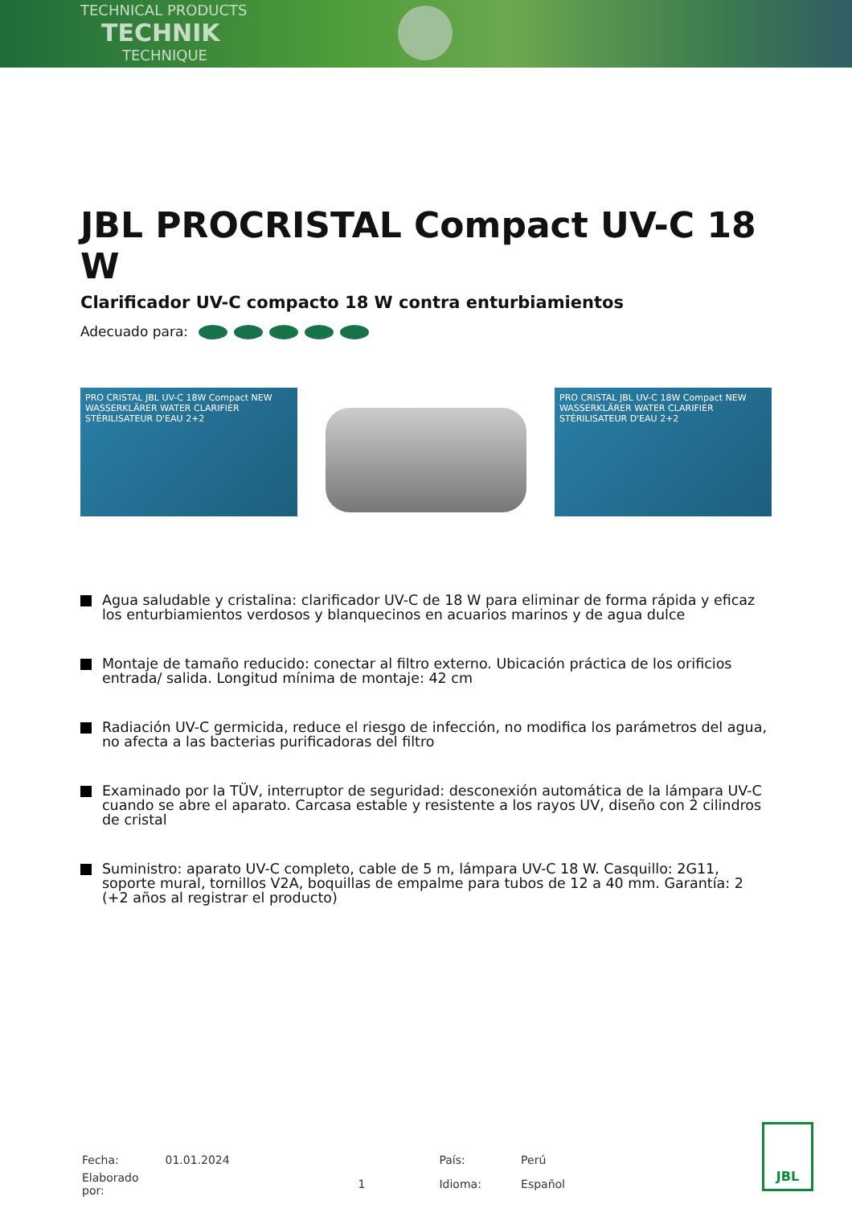TECHNICAL PRODUCTS
TECHNIK
TECHNIQUE
JBL PROCRISTAL Compact UV-C 18 W
Clarificador UV-C compacto 18 W contra enturbiamientos
Adecuado para:
PRO CRISTAL JBL UV-C 18W Compact NEW WASSERKLÄRER WATER CLARIFIER STÉRILISATEUR D'EAU 2+2
PRO CRISTAL JBL UV-C 18W Compact NEW WASSERKLÄRER WATER CLARIFIER STÉRILISATEUR D'EAU 2+2
Agua saludable y cristalina: clarificador UV-C de 18 W para eliminar de forma rápida y eficaz los enturbiamientos verdosos y blanquecinos en acuarios marinos y de agua dulce
Montaje de tamaño reducido: conectar al filtro externo. Ubicación práctica de los orificios entrada/ salida. Longitud mínima de montaje: 42 cm
Radiación UV-C germicida, reduce el riesgo de infección, no modifica los parámetros del agua, no afecta a las bacterias purificadoras del filtro
Examinado por la TÜV, interruptor de seguridad: desconexión automática de la lámpara UV-C cuando se abre el aparato. Carcasa estable y resistente a los rayos UV, diseño con 2 cilindros de cristal
Suministro: aparato UV-C completo, cable de 5 m, lámpara UV-C 18 W. Casquillo: 2G11, soporte mural, tornillos V2A, boquillas de empalme para tubos de 12 a 40 mm. Garantía: 2 (+2 años al registrar el producto)
| Fecha: | 01.01.2024 | | País: | Perú |
| Elaborado por: | | 1 | Idioma: | Español |
JBL